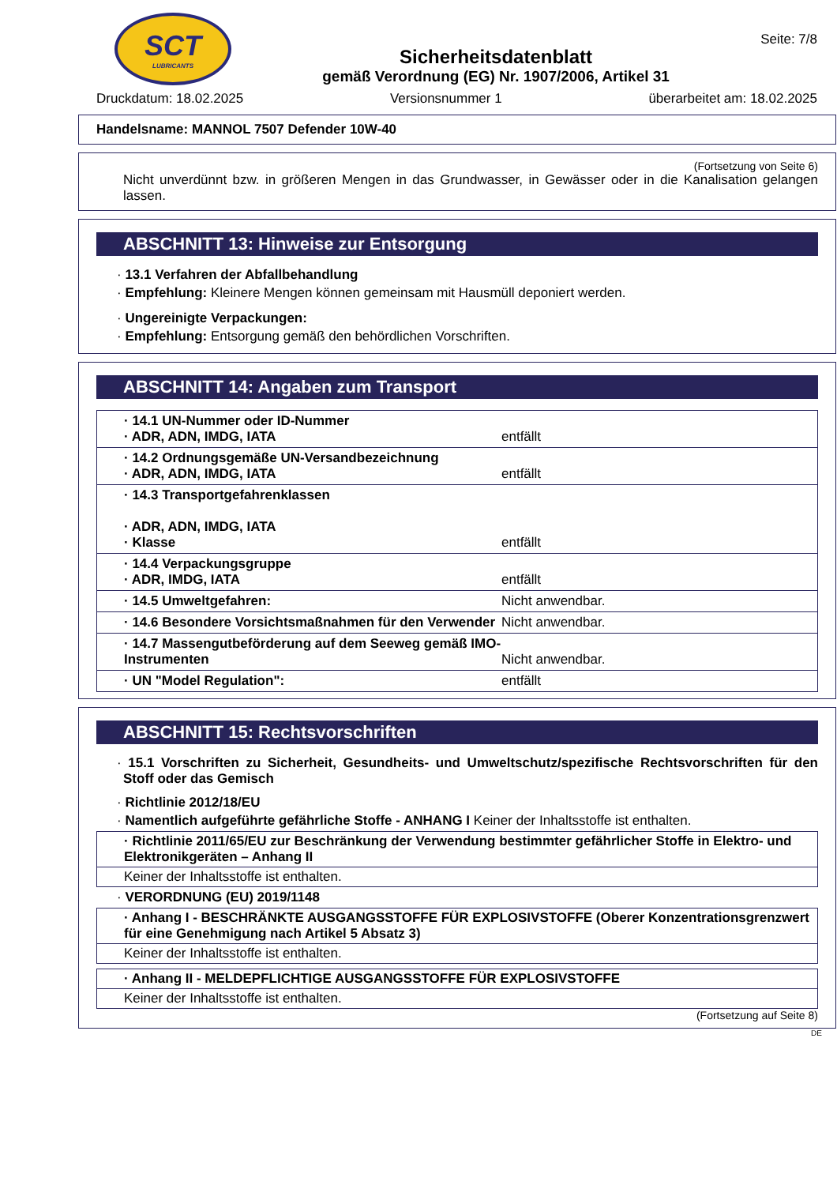SCT
LUBRICANTS
Sicherheitsdatenblatt
gemäß Verordnung (EG) Nr. 1907/2006, Artikel 31
Seite: 7/8
Druckdatum: 18.02.2025 Versionsnummer 1 überarbeitet am: 18.02.2025
Handelsname: MANNOL 7507 Defender 10W-40
(Fortsetzung von Seite 6)
Nicht unverdünnt bzw. in größeren Mengen in das Grundwasser, in Gewässer oder in die Kanalisation gelangen lassen.
ABSCHNITT 13: Hinweise zur Entsorgung
· 13.1 Verfahren der Abfallbehandlung
· Empfehlung: Kleinere Mengen können gemeinsam mit Hausmüll deponiert werden.
· Ungereinigte Verpackungen:
· Empfehlung: Entsorgung gemäß den behördlichen Vorschriften.
ABSCHNITT 14: Angaben zum Transport
| · 14.1 UN-Nummer oder ID-Nummer · ADR, ADN, IMDG, IATA | entfällt |
| · 14.2 Ordnungsgemäße UN-Versandbezeichnung · ADR, ADN, IMDG, IATA | entfällt |
| · 14.3 Transportgefahrenklassen · ADR, ADN, IMDG, IATA · Klasse | entfällt |
| · 14.4 Verpackungsgruppe · ADR, IMDG, IATA | entfällt |
| · 14.5 Umweltgefahren: | Nicht anwendbar. |
| · 14.6 Besondere Vorsichtsmaßnahmen für den Verwender | Nicht anwendbar. |
| · 14.7 Massengutbeförderung auf dem Seeweg gemäß IMO-Instrumenten | Nicht anwendbar. |
| · UN "Model Regulation": | entfällt |
ABSCHNITT 15: Rechtsvorschriften
· 15.1 Vorschriften zu Sicherheit, Gesundheits- und Umweltschutz/spezifische Rechtsvorschriften für den Stoff oder das Gemisch
· Richtlinie 2012/18/EU
· Namentlich aufgeführte gefährliche Stoffe - ANHANG I Keiner der Inhaltsstoffe ist enthalten.
· Richtlinie 2011/65/EU zur Beschränkung der Verwendung bestimmter gefährlicher Stoffe in Elektro- und Elektronikgeräten – Anhang II
Keiner der Inhaltsstoffe ist enthalten.
· VERORDNUNG (EU) 2019/1148
· Anhang I - BESCHRÄNKTE AUSGANGSSTOFFE FÜR EXPLOSIVSTOFFE (Oberer Konzentrationsgrenzwert für eine Genehmigung nach Artikel 5 Absatz 3)
Keiner der Inhaltsstoffe ist enthalten.
· Anhang II - MELDEPFLICHTIGE AUSGANGSSTOFFE FÜR EXPLOSIVSTOFFE
Keiner der Inhaltsstoffe ist enthalten.
(Fortsetzung auf Seite 8)
DE